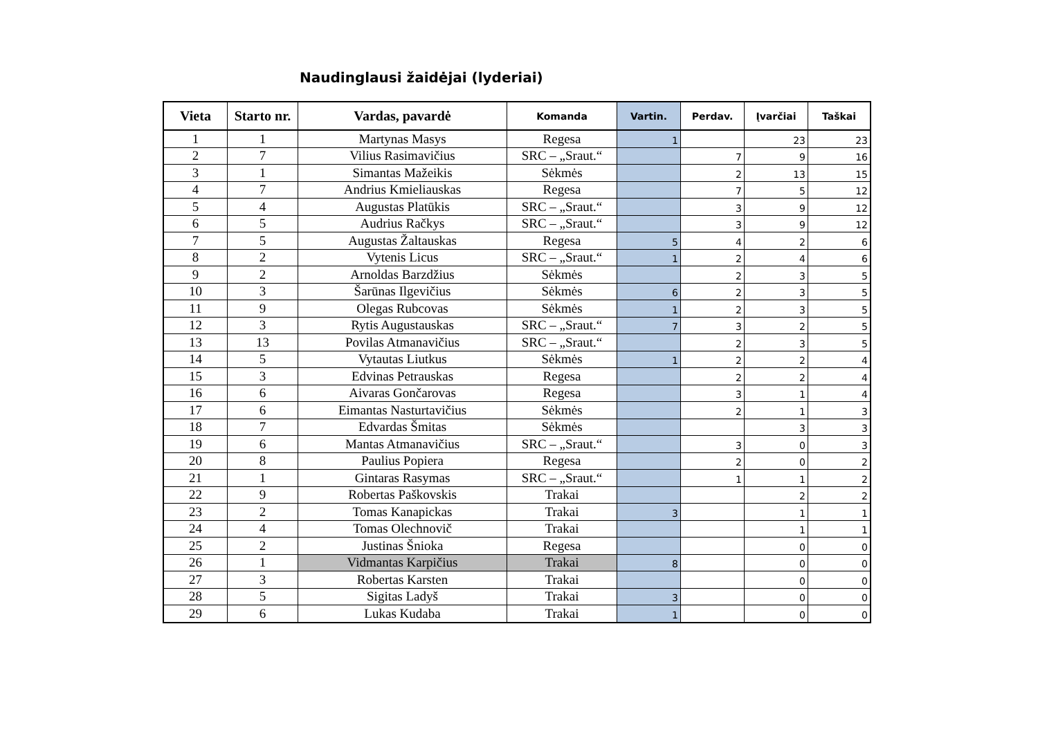Naudinglausi žaidėjai (lyderiai)
| Vieta | Starto nr. | Vardas, pavardė | Komanda | Vartin. | Perdav. | Įvarčiai | Taškai |
| --- | --- | --- | --- | --- | --- | --- | --- |
| 1 | 1 | Martynas Masys | Regesa | 1 | | 23 | 23 |
| 2 | 7 | Vilius Rasimavičius | SRC – „Sraut.“ | | 7 | 9 | 16 |
| 3 | 1 | Simantas Mažeikis | Sėkmės | | 2 | 13 | 15 |
| 4 | 7 | Andrius Kmieliauskas | Regesa | | 7 | 5 | 12 |
| 5 | 4 | Augustas Platūkis | SRC – „Sraut.“ | | 3 | 9 | 12 |
| 6 | 5 | Audrius Račkys | SRC – „Sraut.“ | | 3 | 9 | 12 |
| 7 | 5 | Augustas Žaltauskas | Regesa | 5 | 4 | 2 | 6 |
| 8 | 2 | Vytenis Licus | SRC – „Sraut.“ | 1 | 2 | 4 | 6 |
| 9 | 2 | Arnoldas Barzdžius | Sėkmės | | 2 | 3 | 5 |
| 10 | 3 | Šarūnas Ilgevičius | Sėkmės | 6 | 2 | 3 | 5 |
| 11 | 9 | Olegas Rubcovas | Sėkmės | 1 | 2 | 3 | 5 |
| 12 | 3 | Rytis Augustauskas | SRC – „Sraut.“ | 7 | 3 | 2 | 5 |
| 13 | 13 | Povilas Atmanavičius | SRC – „Sraut.“ | | 2 | 3 | 5 |
| 14 | 5 | Vytautas Liutkus | Sėkmės | 1 | 2 | 2 | 4 |
| 15 | 3 | Edvinas Petrauskas | Regesa | | 2 | 2 | 4 |
| 16 | 6 | Aivaras Gončarovas | Regesa | | 3 | 1 | 4 |
| 17 | 6 | Eimantas Nasturtavičius | Sėkmės | | 2 | 1 | 3 |
| 18 | 7 | Edvardas Šmitas | Sėkmės | | | 3 | 3 |
| 19 | 6 | Mantas Atmanavičius | SRC – „Sraut.“ | | 3 | 0 | 3 |
| 20 | 8 | Paulius Popiera | Regesa | | 2 | 0 | 2 |
| 21 | 1 | Gintaras Rasymas | SRC – „Sraut.“ | | 1 | 1 | 2 |
| 22 | 9 | Robertas Paškovskis | Trakai | | | 2 | 2 |
| 23 | 2 | Tomas Kanapickas | Trakai | 3 | | 1 | 1 |
| 24 | 4 | Tomas Olechnovič | Trakai | | | 1 | 1 |
| 25 | 2 | Justinas Šnioka | Regesa | | | 0 | 0 |
| 26 | 1 | Vidmantas Karpičius | Trakai | 8 | | 0 | 0 |
| 27 | 3 | Robertas Karsten | Trakai | | | 0 | 0 |
| 28 | 5 | Sigitas Ladyš | Trakai | 3 | | 0 | 0 |
| 29 | 6 | Lukas Kudaba | Trakai | 1 | | 0 | 0 |